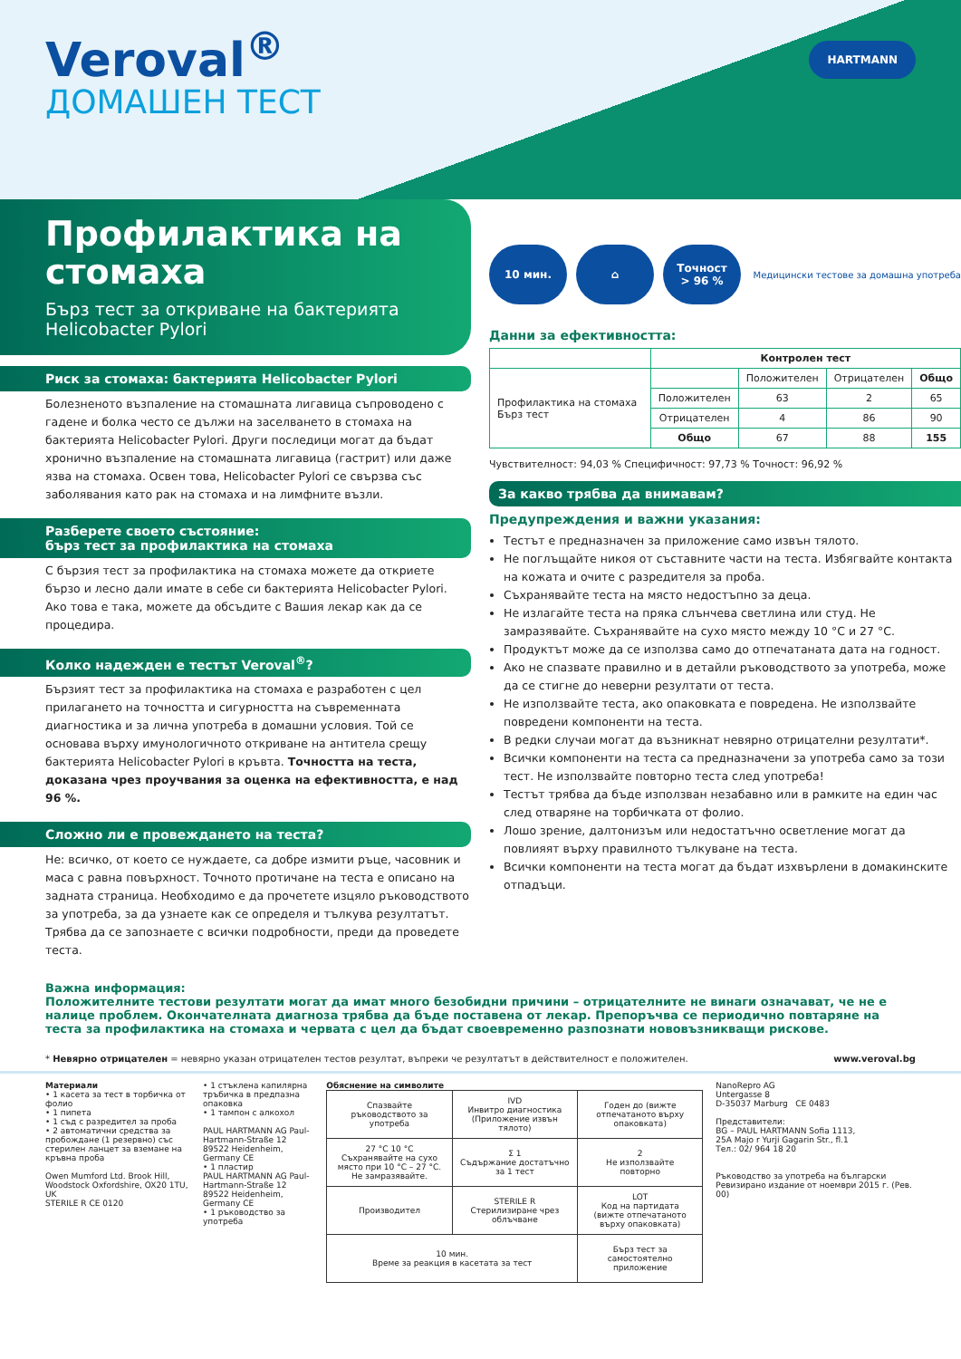Veroval<sup>®</sup>
ДОМАШЕН ТЕСТ
HARTMANN
Профилактика на стомаха
Бърз тест за откриване на бактерията Helicobacter Pylori
Риск за стомаха: бактерията Helicobacter Pylori
Болезненото възпаление на стомашната лигавица съпроводено с гадене и болка често се дължи на заселването в стомаха на бактерията Helicobacter Pylori. Други последици могат да бъдат хронично възпаление на стомашната лигавица (гастрит) или даже язва на стомаха. Освен това, Helicobacter Pylori се свързва със заболявания като рак на стомаха и на лимфните възли.
Разберете своето състояние:
бърз тест за профилактика на стомаха
С бързия тест за профилактика на стомаха можете да откриете бързо и лесно дали имате в себе си бактерията Helicobacter Pylori. Ако това е така, можете да обсъдите с Вашия лекар как да се процедира.
Колко надежден е тестът Veroval<sup>®</sup>?
Бързият тест за профилактика на стомаха е разработен с цел прилагането на точността и сигурността на съвременната диагностика и за лична употреба в домашни условия. Той се основава върху имунологичното откриване на антитела срещу бактерията Helicobacter Pylori в кръвта. Точността на теста, доказана чрез проучвания за оценка на ефективността, е над 96 %.
Сложно ли е провеждането на теста?
Не: всичко, от което се нуждаете, са добре измити ръце, часовник и маса с равна повърхност. Точното протичане на теста е описано на задната страница. Необходимо е да прочетете изцяло ръководството за употреба, за да узнаете как се определя и тълкува резултатът. Трябва да се запознаете с всички подробности, преди да проведете теста.
10 мин. ⌂
Точност
> 96 %
Медицински тестове за домашна употреба
Данни за ефективността:
| | Контролен тест | | | |
| --- | --- | --- | --- | --- |
| Профилактика на стомаха Бърз тест | | Положителен | Отрицателен | Общо |
| | Положителен | 63 | 2 | 65 |
| | Отрицателен | 4 | 86 | 90 |
| | Общо | 67 | 88 | 155 |
Чувствителност: 94,03 % Специфичност: 97,73 % Точност: 96,92 %
За какво трябва да внимавам?
Предупреждения и важни указания:
Тестът е предназначен за приложение само извън тялото.
Не поглъщайте никоя от съставните части на теста. Избягвайте контакта на кожата и очите с разредителя за проба.
Съхранявайте теста на място недостъпно за деца.
Не излагайте теста на пряка слънчева светлина или студ. Не замразявайте. Съхранявайте на сухо място между 10 °C и 27 °C.
Продуктът може да се използва само до отпечатаната дата на годност.
Ако не спазвате правилно и в детайли ръководството за употреба, може да се стигне до неверни резултати от теста.
Не използвайте теста, ако опаковката е повредена. Не използвайте повредени компоненти на теста.
В редки случаи могат да възникнат невярно отрицателни резултати*.
Всички компоненти на теста са предназначени за употреба само за този тест. Не използвайте повторно теста след употреба!
Тестът трябва да бъде използван незабавно или в рамките на един час след отваряне на торбичката от фолио.
Лошо зрение, далтонизъм или недостатъчно осветление могат да повлияят върху правилното тълкуване на теста.
Всички компоненти на теста могат да бъдат изхвърлени в домакинските отпадъци.
Важна информация:
Положителните тестови резултати могат да имат много безобидни причини – отрицателните не винаги означават, че не е налице проблем. Окончателната диагноза трябва да бъде поставена от лекар. Препоръчва се периодично повтаряне на теста за профилактика на стомаха и червата с цел да бъдат своевременно разпознати нововъзникващи рискове.
* Невярно отрицателен = невярно указан отрицателен тестов резултат, въпреки че резултатът в действителност е положителен. www.veroval.bg
Материали
• 1 касета за тест в торбичка от фолио
• 1 пипета
• 1 съд с разредител за проба
• 2 автоматични средства за пробождане (1 резервно) със стерилен ланцет за вземане на кръвна проба
Owen Mumford Ltd. Brook Hill, Woodstock Oxfordshire, OX20 1TU, UK
STERILE R CE 0120
• 1 стъклена капилярна тръбичка в предпазна опаковка
• 1 тампон с алкохол
PAUL HARTMANN AG Paul-Hartmann-Straße 12 89522 Heidenheim, Germany CE
• 1 пластир
PAUL HARTMANN AG Paul-Hartmann-Straße 12 89522 Heidenheim, Germany CE
• 1 ръководство за употреба
Обяснение на символите
| Спазвайте ръководството за употреба | IVD Инвитро диагностика (Приложение извън тялото) | Годен до (вижте отпечатаното върху опаковката) |
| 27 °C 10 °C Съхранявайте на сухо място при 10 °C – 27 °C. Не замразявайте. | Σ 1 Съдържание достатъчно за 1 тест | 2 Не използвайте повторно |
| Производител | STERILE R Стерилизиране чрез облъчване | LOT Код на партидата (вижте отпечатаното върху опаковката) |
| 10 мин. Време за реакция в касетата за тест | | Бърз тест за самостоятелно приложение |
NanoRepro AG
Untergasse 8
D-35037 Marburg CE 0483
Представители:
BG – PAUL HARTMANN Sofia 1113,
25A Majo r Yurji Gagarin Str., fl.1
Тел.: 02/ 964 18 20
Ръководство за употреба на български
Ревизирано издание от ноември 2015 г. (Рев. 00)